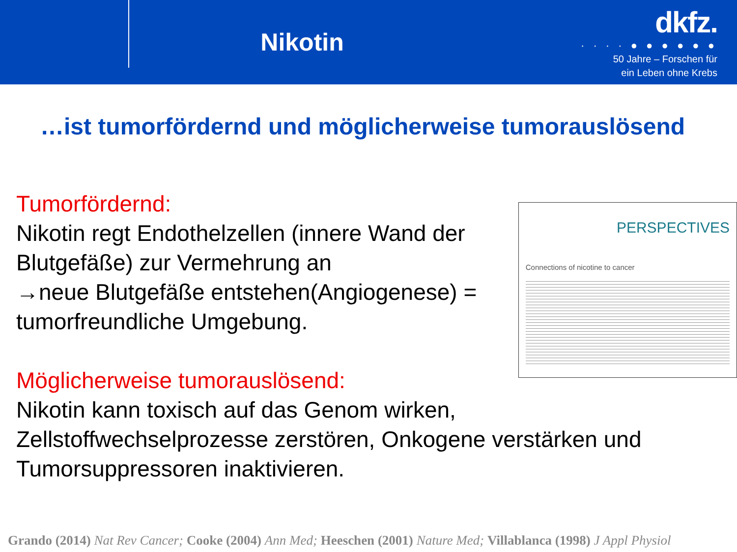Nikotin
dkfz.
· · · · ● ● ● ● ● ●
50 Jahre – Forschen für
ein Leben ohne Krebs
…ist tumorfördernd und möglicherweise tumorauslösend
Tumorfördernd:
Nikotin regt Endothelzellen (innere Wand der Blutgefäße) zur Vermehrung an
→neue Blutgefäße entstehen(Angiogenese) = tumorfreundliche Umgebung.
Möglicherweise tumorauslösend:
Nikotin kann toxisch auf das Genom wirken,
PERSPECTIVES
Connections of nicotine to cancer
Zellstoffwechselprozesse zerstören, Onkogene verstärken und Tumorsuppressoren inaktivieren.
Grando (2014) Nat Rev Cancer; Cooke (2004) Ann Med; Heeschen (2001) Nature Med; Villablanca (1998) J Appl Physiol